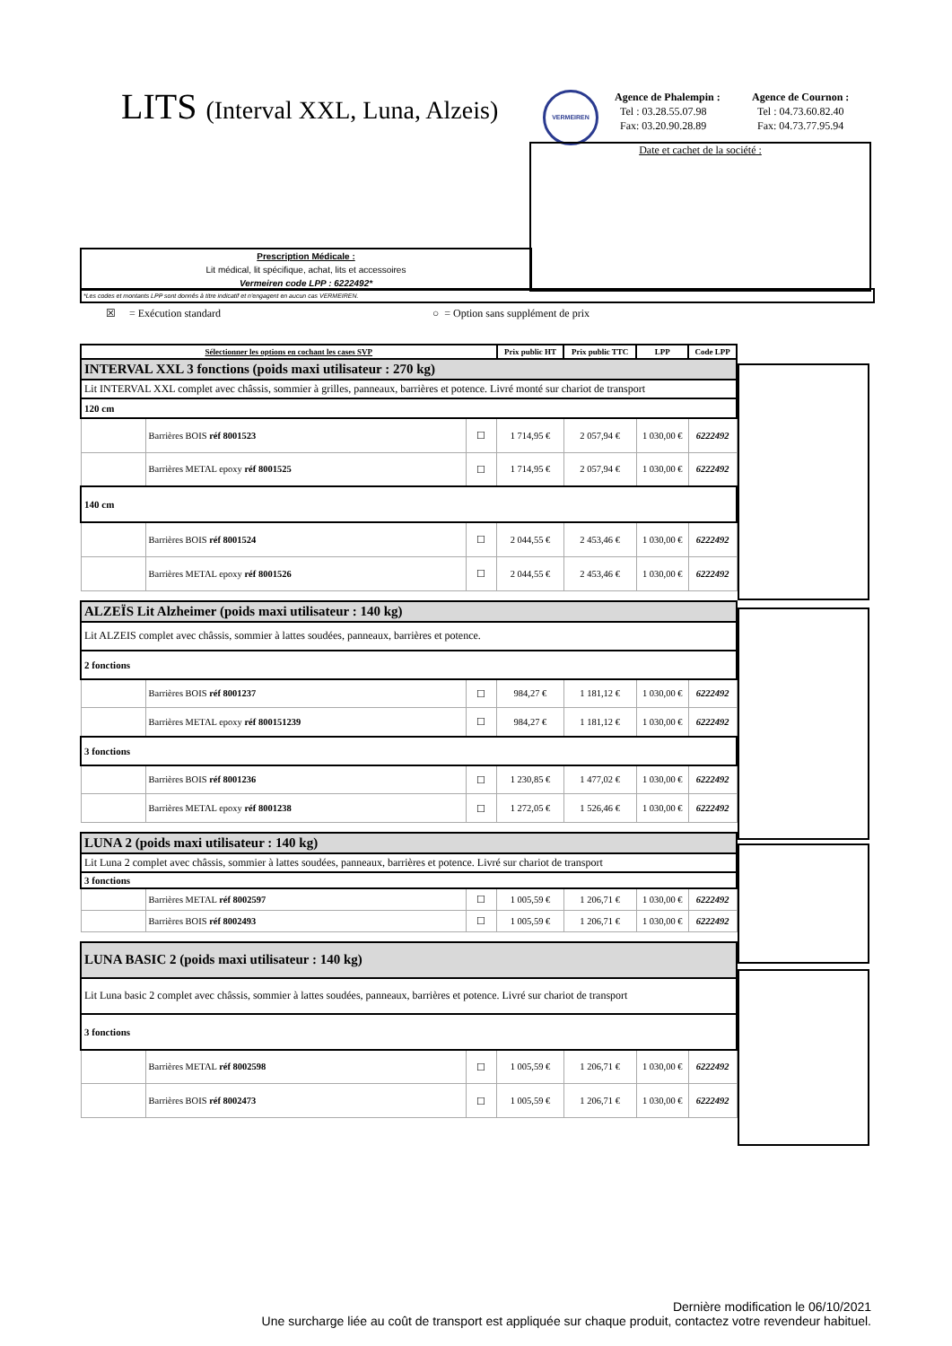LITS (Interval XXL, Luna, Alzeis)
VERMEIREN
Agence de Phalempin :
Tel : 03.28.55.07.98
Fax: 03.20.90.28.89
Agence de Cournon :
Tel : 04.73.60.82.40
Fax: 04.73.77.95.94
Date et cachet de la société :
Prescription Médicale :
Lit médical, lit spécifique, achat, lits et accessoires
Vermeiren code LPP : 6222492*
*Les codes et montants LPP sont donnés à titre indicatif et n'engagent en aucun cas VERMEIREN.
☒ = Exécution standard
○ = Option sans supplément de prix
| Sélectionner les options en cochant les cases SVP | | | Prix public HT | Prix public TTC | LPP | Code LPP |
| --- | --- | --- | --- | --- | --- | --- |
| INTERVAL XXL 3 fonctions (poids maxi utilisateur : 270 kg) | | | | | | |
| Lit INTERVAL XXL complet avec châssis, sommier à grilles, panneaux, barrières et potence. Livré monté sur chariot de transport | | | | | | |
| 120 cm | | | | | | |
| | Barrières BOIS réf 8001523 | ☐ | 1 714,95 € | 2 057,94 € | 1 030,00 € | 6222492 |
| | Barrières METAL epoxy réf 8001525 | ☐ | 1 714,95 € | 2 057,94 € | 1 030,00 € | 6222492 |
| 140 cm | | | | | | |
| | Barrières BOIS réf 8001524 | ☐ | 2 044,55 € | 2 453,46 € | 1 030,00 € | 6222492 |
| | Barrières METAL epoxy réf 8001526 | ☐ | 2 044,55 € | 2 453,46 € | 1 030,00 € | 6222492 |
| ALZEÏS Lit Alzheimer (poids maxi utilisateur : 140 kg) | | | | | | |
| Lit ALZEIS complet avec châssis, sommier à lattes soudées, panneaux, barrières et potence. | | | | | | |
| 2 fonctions | | | | | | |
| | Barrières BOIS réf 8001237 | ☐ | 984,27 € | 1 181,12 € | 1 030,00 € | 6222492 |
| | Barrières METAL epoxy réf 800151239 | ☐ | 984,27 € | 1 181,12 € | 1 030,00 € | 6222492 |
| 3 fonctions | | | | | | |
| | Barrières BOIS réf 8001236 | ☐ | 1 230,85 € | 1 477,02 € | 1 030,00 € | 6222492 |
| | Barrières METAL epoxy réf 8001238 | ☐ | 1 272,05 € | 1 526,46 € | 1 030,00 € | 6222492 |
| LUNA 2 (poids maxi utilisateur : 140 kg) | | | | | | |
| Lit Luna 2 complet avec châssis, sommier à lattes soudées, panneaux, barrières et potence. Livré sur chariot de transport | | | | | | |
| 3 fonctions | | | | | | |
| | Barrières METAL réf 8002597 | ☐ | 1 005,59 € | 1 206,71 € | 1 030,00 € | 6222492 |
| | Barrières BOIS réf 8002493 | ☐ | 1 005,59 € | 1 206,71 € | 1 030,00 € | 6222492 |
| LUNA BASIC 2 (poids maxi utilisateur : 140 kg) | | | | | | |
| Lit Luna basic 2 complet avec châssis, sommier à lattes soudées, panneaux, barrières et potence. Livré sur chariot de transport | | | | | | |
| 3 fonctions | | | | | | |
| | Barrières METAL réf 8002598 | ☐ | 1 005,59 € | 1 206,71 € | 1 030,00 € | 6222492 |
| | Barrières BOIS réf 8002473 | ☐ | 1 005,59 € | 1 206,71 € | 1 030,00 € | 6222492 |
Dernière modification le 06/10/2021
Une surcharge liée au coût de transport est appliquée sur chaque produit, contactez votre revendeur habituel.